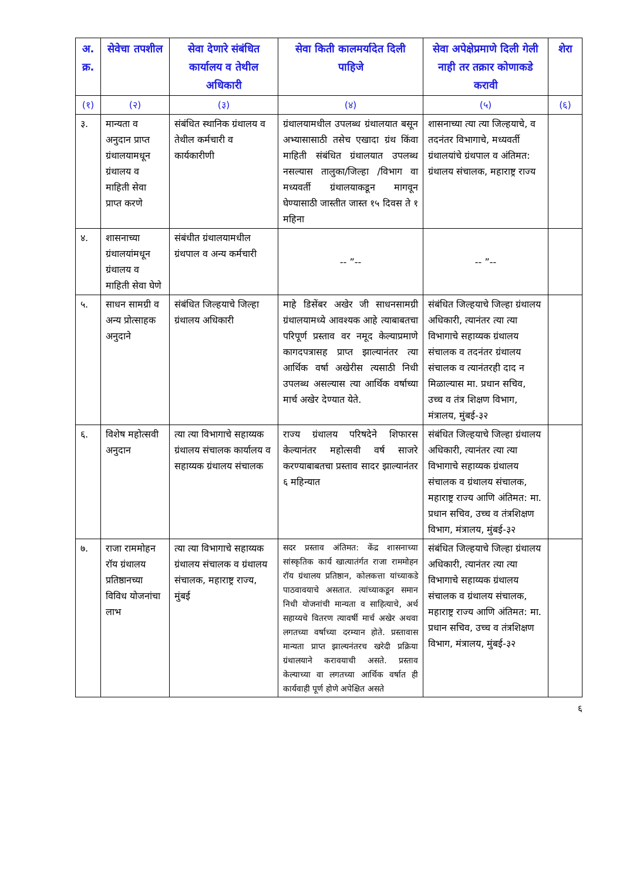| अ. क्र. | सेवेचा तपशील | सेवा देणारे संबंधित कार्यालय व तेथील अधिकारी | सेवा किती कालमर्यादेत दिली पाहिजे | सेवा अपेक्षेप्रमाणे दिली गेली नाही तर तक्रार कोणाकडे करावी | शेरा |
| --- | --- | --- | --- | --- | --- |
| (१) | (२) | (३) | (४) | (५) | (६) |
| ३. | मान्यता व अनुदान प्राप्त ग्रंथालयामधून ग्रंथालय व माहिती सेवा प्राप्त करणे | संबंधित स्थानिक ग्रंथालय व तेथील कर्मचारी व कार्यकारीणी | ग्रंथालयामधील उपलब्ध ग्रंथालयात बसून अभ्यासासाठी तसेच एखादा ग्रंथ किंवा माहिती संबंधित ग्रंथालयात उपलब्ध नसल्यास तालुका/जिल्हा /विभाग वा मध्यवर्ती ग्रंथालयाकडून मागवून घेण्यासाठी जास्तीत जास्त १५ दिवस ते १ महिना | शासनाच्या त्या त्या जिल्हयाचे, व तदनंतर विभागाचे, मध्यवर्ती ग्रंथालयांचे ग्रंथपाल व अंतिमत: ग्रंथालय संचालक, महाराष्ट्र राज्य | |
| ४. | शासनाच्या ग्रंथालयांमधून ग्रंथालय व माहिती सेवा घेणे | संबंधीत ग्रंथालयामधील ग्रंथपाल व अन्य कर्मचारी | -- ”-- | -- ”-- | |
| ५. | साधन सामग्री व अन्य प्रोत्साहक अनुदाने | संबंधित जिल्हयाचे जिल्हा ग्रंथालय अधिकारी | माहे डिसेंबर अखेर जी साधनसामग्री ग्रंथालयामध्ये आवश्यक आहे त्याबाबतचा परिपूर्ण प्रस्ताव वर नमूद केल्याप्रमाणे कागदपत्रासह प्राप्त झाल्यानंतर त्या आर्थिक वर्षा अखेरीस त्यसाठी निधी उपलब्ध असल्यास त्या आर्थिक वर्षाच्या मार्च अखेर देण्यात येते. | संबंधित जिल्हयाचे जिल्हा ग्रंथालय अधिकारी, त्यानंतर त्या त्या विभागाचे सहाय्यक ग्रंथालय संचालक व तदनंतर ग्रंथालय संचालक व त्यानंतरही दाद न मिळाल्यास मा. प्रधान सचिव, उच्च व तंत्र शिक्षण विभाग, मंत्रालय, मुंबई-३२ | |
| ६. | विशेष महोत्सवी अनुदान | त्या त्या विभागाचे सहाय्यक ग्रंथालय संचालक कार्यालय व सहाय्यक ग्रंथालय संचालक | राज्य ग्रंथालय परिषदेने शिफारस केल्यानंतर महोत्सवी वर्ष साजरे करण्याबाबतचा प्रस्ताव सादर झाल्यानंतर ६ महिन्यात | संबंधित जिल्हयाचे जिल्हा ग्रंथालय अधिकारी, त्यानंतर त्या त्या विभागाचे सहाय्यक ग्रंथालय संचालक व ग्रंथालय संचालक, महाराष्ट्र राज्य आणि अंतिमत: मा. प्रधान सचिव, उच्च व तंत्रशिक्षण विभाग, मंत्रालय, मुंबई-३२ | |
| ७. | राजा राममोहन रॉय ग्रंथालय प्रतिष्ठानच्या विविध योजनांचा लाभ | त्या त्या विभागाचे सहाय्यक ग्रंथालय संचालक व ग्रंथालय संचालक, महाराष्ट्र राज्य, मुंबई | सदर प्रस्ताव अंतिमत: केंद्र शासनाच्या सांस्कृतिक कार्य खात्यातंर्गत राजा राममोहन रॉय ग्रंथालय प्रतिष्ठान, कोलकत्ता यांच्याकडे पाठवावयाचे असतात. त्यांच्याकडून समान निधी योजनांची मान्यता व साहित्याचे, अर्थ सहाय्यचे वितरण त्यावर्षी मार्च अखेर अथवा लगतच्या वर्षाच्या दरम्यान होते. प्रस्तावास मान्यता प्राप्त झाल्यनंतरच खरेदी प्रक्रिया ग्रंथालयाने करावयाची असते. प्रस्ताव केल्याच्या वा लगतच्या आर्थिक वर्षात ही कार्यवाही पूर्ण होणे अपेक्षित असते | संबंधित जिल्हयाचे जिल्हा ग्रंथालय अधिकारी, त्यानंतर त्या त्या विभागाचे सहाय्यक ग्रंथालय संचालक व ग्रंथालय संचालक, महाराष्ट्र राज्य आणि अंतिमत: मा. प्रधान सचिव, उच्च व तंत्रशिक्षण विभाग, मंत्रालय, मुंबई-३२ | |
६